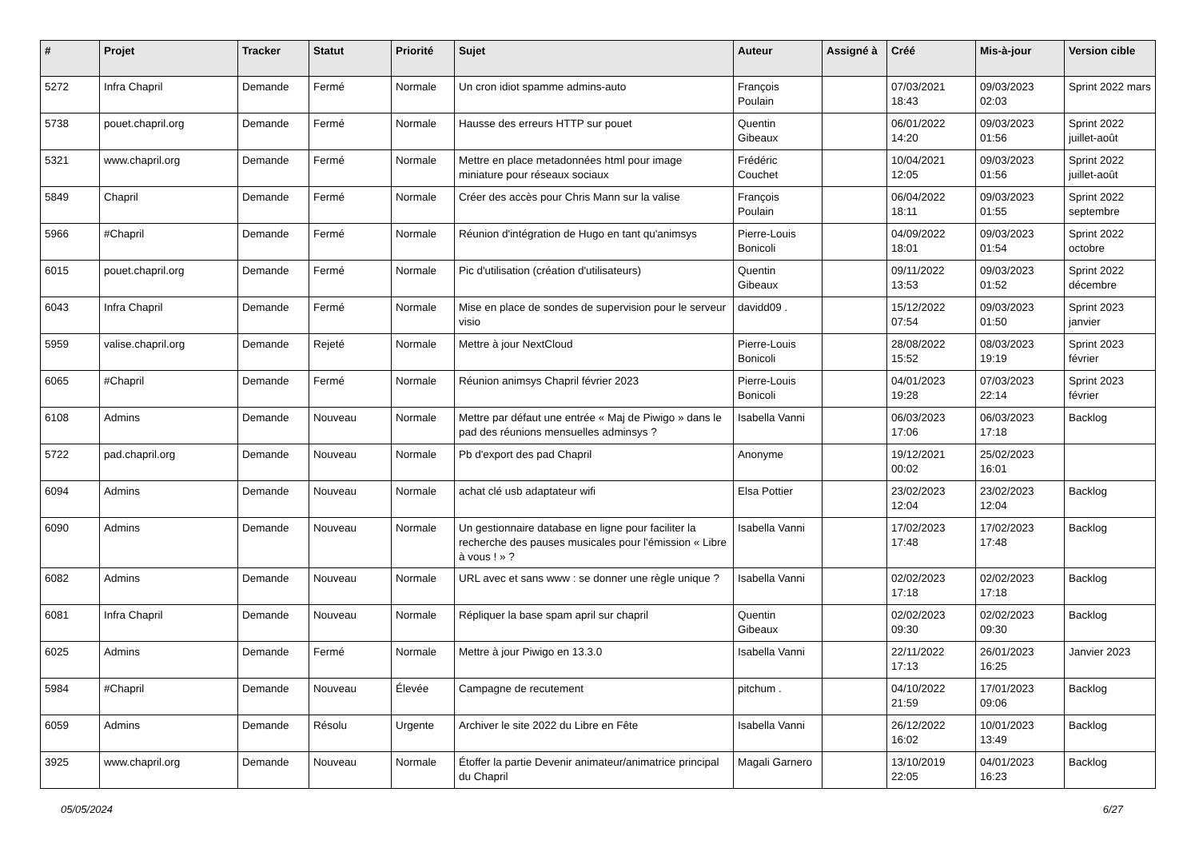| # | Projet | Tracker | Statut | Priorité | Sujet | Auteur | Assigné à | Créé | Mis-à-jour | Version cible |
| --- | --- | --- | --- | --- | --- | --- | --- | --- | --- | --- |
| 5272 | Infra Chapril | Demande | Fermé | Normale | Un cron idiot spamme admins-auto | François Poulain | | 07/03/2021 18:43 | 09/03/2023 02:03 | Sprint 2022 mars |
| 5738 | pouet.chapril.org | Demande | Fermé | Normale | Hausse des erreurs HTTP sur pouet | Quentin Gibeaux | | 06/01/2022 14:20 | 09/03/2023 01:56 | Sprint 2022 juillet-août |
| 5321 | www.chapril.org | Demande | Fermé | Normale | Mettre en place metadonnées html pour image miniature pour réseaux sociaux | Frédéric Couchet | | 10/04/2021 12:05 | 09/03/2023 01:56 | Sprint 2022 juillet-août |
| 5849 | Chapril | Demande | Fermé | Normale | Créer des accès pour Chris Mann sur la valise | François Poulain | | 06/04/2022 18:11 | 09/03/2023 01:55 | Sprint 2022 septembre |
| 5966 | #Chapril | Demande | Fermé | Normale | Réunion d'intégration de Hugo en tant qu'animsys | Pierre-Louis Bonicoli | | 04/09/2022 18:01 | 09/03/2023 01:54 | Sprint 2022 octobre |
| 6015 | pouet.chapril.org | Demande | Fermé | Normale | Pic d'utilisation (création d'utilisateurs) | Quentin Gibeaux | | 09/11/2022 13:53 | 09/03/2023 01:52 | Sprint 2022 décembre |
| 6043 | Infra Chapril | Demande | Fermé | Normale | Mise en place de sondes de supervision pour le serveur visio | davidd09 . | | 15/12/2022 07:54 | 09/03/2023 01:50 | Sprint 2023 janvier |
| 5959 | valise.chapril.org | Demande | Rejeté | Normale | Mettre à jour NextCloud | Pierre-Louis Bonicoli | | 28/08/2022 15:52 | 08/03/2023 19:19 | Sprint 2023 février |
| 6065 | #Chapril | Demande | Fermé | Normale | Réunion animsys Chapril février 2023 | Pierre-Louis Bonicoli | | 04/01/2023 19:28 | 07/03/2023 22:14 | Sprint 2023 février |
| 6108 | Admins | Demande | Nouveau | Normale | Mettre par défaut une entrée « Maj de Piwigo » dans le pad des réunions mensuelles adminsys ? | Isabella Vanni | | 06/03/2023 17:06 | 06/03/2023 17:18 | Backlog |
| 5722 | pad.chapril.org | Demande | Nouveau | Normale | Pb d'export des pad Chapril | Anonyme | | 19/12/2021 00:02 | 25/02/2023 16:01 | |
| 6094 | Admins | Demande | Nouveau | Normale | achat clé usb adaptateur wifi | Elsa Pottier | | 23/02/2023 12:04 | 23/02/2023 12:04 | Backlog |
| 6090 | Admins | Demande | Nouveau | Normale | Un gestionnaire database en ligne pour faciliter la recherche des pauses musicales pour l'émission « Libre à vous ! » ? | Isabella Vanni | | 17/02/2023 17:48 | 17/02/2023 17:48 | Backlog |
| 6082 | Admins | Demande | Nouveau | Normale | URL avec et sans www : se donner une règle unique ? | Isabella Vanni | | 02/02/2023 17:18 | 02/02/2023 17:18 | Backlog |
| 6081 | Infra Chapril | Demande | Nouveau | Normale | Répliquer la base spam april sur chapril | Quentin Gibeaux | | 02/02/2023 09:30 | 02/02/2023 09:30 | Backlog |
| 6025 | Admins | Demande | Fermé | Normale | Mettre à jour Piwigo en 13.3.0 | Isabella Vanni | | 22/11/2022 17:13 | 26/01/2023 16:25 | Janvier 2023 |
| 5984 | #Chapril | Demande | Nouveau | Élevée | Campagne de recutement | pitchum . | | 04/10/2022 21:59 | 17/01/2023 09:06 | Backlog |
| 6059 | Admins | Demande | Résolu | Urgente | Archiver le site 2022 du Libre en Fête | Isabella Vanni | | 26/12/2022 16:02 | 10/01/2023 13:49 | Backlog |
| 3925 | www.chapril.org | Demande | Nouveau | Normale | Étoffer la partie Devenir animateur/animatrice principal du Chapril | Magali Garnero | | 13/10/2019 22:05 | 04/01/2023 16:23 | Backlog |
05/05/2024 6/27